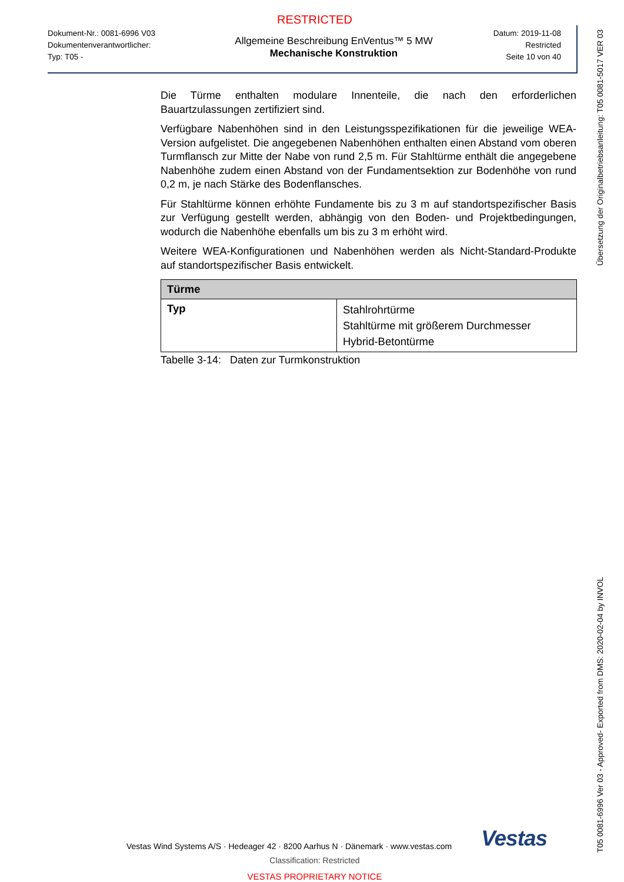RESTRICTED
Dokument-Nr.: 0081-6996 V03
Dokumentenverantwortlicher:
Typ: T05 -
Allgemeine Beschreibung EnVentus™ 5 MW
Mechanische Konstruktion
Datum: 2019-11-08
Restricted
Seite 10 von 40
Die Türme enthalten modulare Innenteile, die nach den erforderlichen Bauartzulassungen zertifiziert sind.
Verfügbare Nabenhöhen sind in den Leistungsspezifikationen für die jeweilige WEA-Version aufgelistet. Die angegebenen Nabenhöhen enthalten einen Abstand vom oberen Turmflansch zur Mitte der Nabe von rund 2,5 m. Für Stahltürme enthält die angegebene Nabenhöhe zudem einen Abstand von der Fundamentsektion zur Bodenhöhe von rund 0,2 m, je nach Stärke des Bodenflansches.
Für Stahltürme können erhöhte Fundamente bis zu 3 m auf standortspezifischer Basis zur Verfügung gestellt werden, abhängig von den Boden- und Projektbedingungen, wodurch die Nabenhöhe ebenfalls um bis zu 3 m erhöht wird.
Weitere WEA-Konfigurationen und Nabenhöhen werden als Nicht-Standard-Produkte auf standortspezifischer Basis entwickelt.
| Türme | |
| --- | --- |
| Typ | Stahlrohrtürme Stahltürme mit größerem Durchmesser Hybrid-Betontürme |
Tabelle 3-14: Daten zur Turmkonstruktion
Vestas Wind Systems A/S · Hedeager 42 · 8200 Aarhus N · Dänemark · www.vestas.com Vestas
Classification: Restricted
VESTAS PROPRIETARY NOTICE
Übersetzung der Originalbetriebsanleitung: T05 0081-5017 VER 03
T05 0081-6996 Ver 03 - Approved- Exported from DMS: 2020-02-04 by INVOL